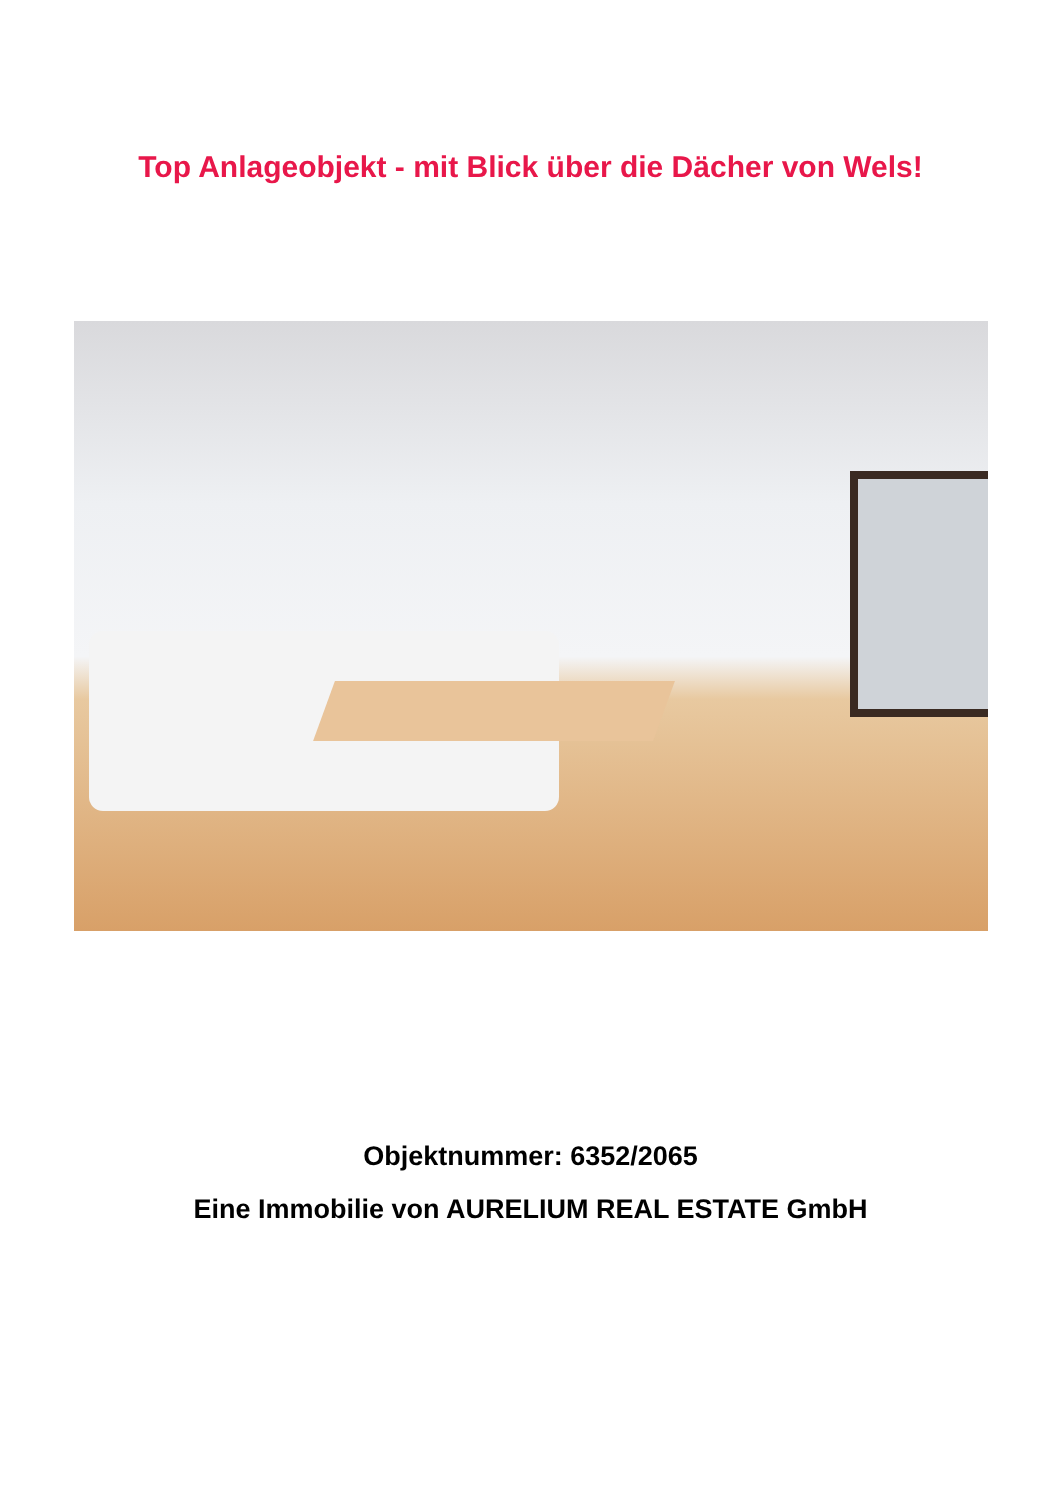Top Anlageobjekt - mit Blick über die Dächer von Wels!
Objektnummer: 6352/2065
Eine Immobilie von AURELIUM REAL ESTATE GmbH